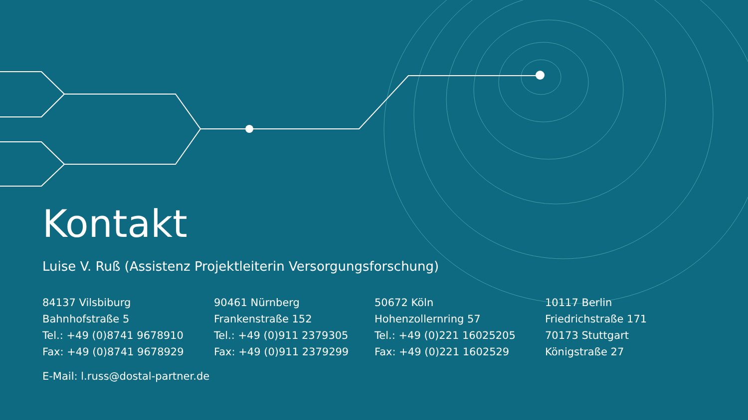Kontakt
Luise V. Ruß (Assistenz Projektleiterin Versorgungsforschung)
84137 Vilsbiburg
Bahnhofstraße 5
Tel.: +49 (0)8741 9678910
Fax: +49 (0)8741 9678929
90461 Nürnberg
Frankenstraße 152
Tel.: +49 (0)911 2379305
Fax: +49 (0)911 2379299
50672 Köln
Hohenzollernring 57
Tel.: +49 (0)221 16025205
Fax: +49 (0)221 1602529
10117 Berlin
Friedrichstraße 171
70173 Stuttgart
Königstraße 27
E-Mail: l.russ@dostal-partner.de